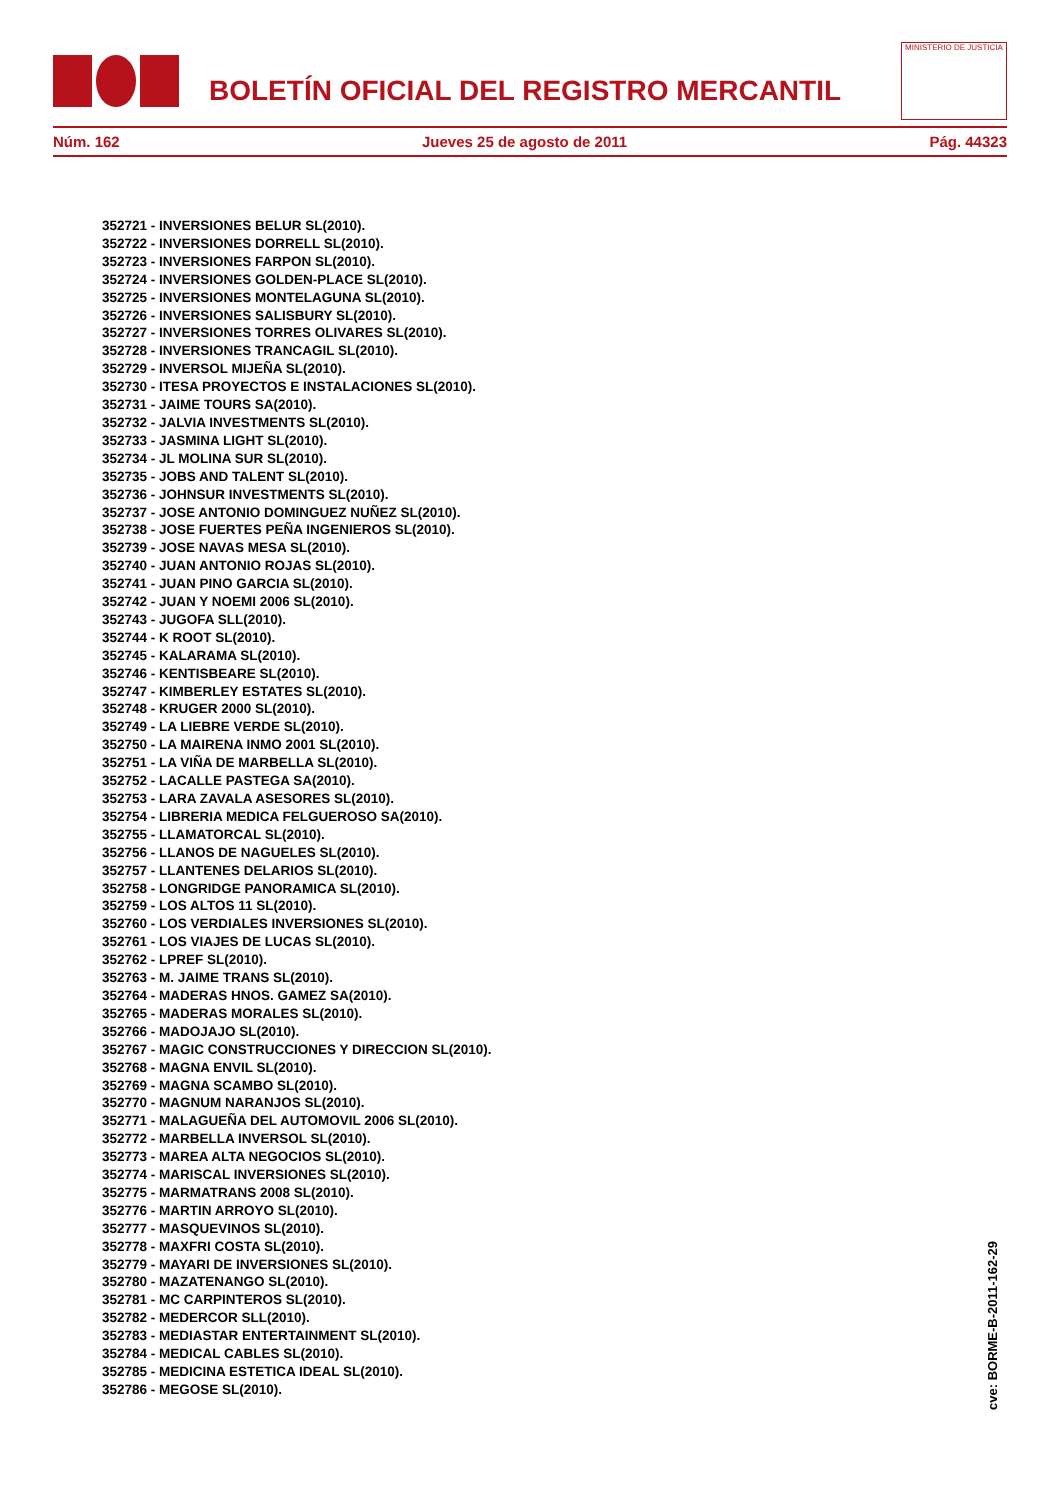BOLETÍN OFICIAL DEL REGISTRO MERCANTIL
MINISTERIO DE JUSTICIA
Núm. 162 Jueves 25 de agosto de 2011 Pág. 44323
352721 - INVERSIONES BELUR SL(2010).
352722 - INVERSIONES DORRELL SL(2010).
352723 - INVERSIONES FARPON SL(2010).
352724 - INVERSIONES GOLDEN-PLACE SL(2010).
352725 - INVERSIONES MONTELAGUNA SL(2010).
352726 - INVERSIONES SALISBURY SL(2010).
352727 - INVERSIONES TORRES OLIVARES SL(2010).
352728 - INVERSIONES TRANCAGIL SL(2010).
352729 - INVERSOL MIJEÑA SL(2010).
352730 - ITESA PROYECTOS E INSTALACIONES SL(2010).
352731 - JAIME TOURS SA(2010).
352732 - JALVIA INVESTMENTS SL(2010).
352733 - JASMINA LIGHT SL(2010).
352734 - JL MOLINA SUR SL(2010).
352735 - JOBS AND TALENT SL(2010).
352736 - JOHNSUR INVESTMENTS SL(2010).
352737 - JOSE ANTONIO DOMINGUEZ NUÑEZ SL(2010).
352738 - JOSE FUERTES PEÑA INGENIEROS SL(2010).
352739 - JOSE NAVAS MESA SL(2010).
352740 - JUAN ANTONIO ROJAS SL(2010).
352741 - JUAN PINO GARCIA SL(2010).
352742 - JUAN Y NOEMI 2006 SL(2010).
352743 - JUGOFA SLL(2010).
352744 - K ROOT SL(2010).
352745 - KALARAMA SL(2010).
352746 - KENTISBEARE SL(2010).
352747 - KIMBERLEY ESTATES SL(2010).
352748 - KRUGER 2000 SL(2010).
352749 - LA LIEBRE VERDE SL(2010).
352750 - LA MAIRENA INMO 2001 SL(2010).
352751 - LA VIÑA DE MARBELLA SL(2010).
352752 - LACALLE PASTEGA SA(2010).
352753 - LARA ZAVALA ASESORES SL(2010).
352754 - LIBRERIA MEDICA FELGUEROSO SA(2010).
352755 - LLAMATORCAL SL(2010).
352756 - LLANOS DE NAGUELES SL(2010).
352757 - LLANTENES DELARIOS SL(2010).
352758 - LONGRIDGE PANORAMICA SL(2010).
352759 - LOS ALTOS 11 SL(2010).
352760 - LOS VERDIALES INVERSIONES SL(2010).
352761 - LOS VIAJES DE LUCAS SL(2010).
352762 - LPREF SL(2010).
352763 - M. JAIME TRANS SL(2010).
352764 - MADERAS HNOS. GAMEZ SA(2010).
352765 - MADERAS MORALES SL(2010).
352766 - MADOJAJO SL(2010).
352767 - MAGIC CONSTRUCCIONES Y DIRECCION SL(2010).
352768 - MAGNA ENVIL SL(2010).
352769 - MAGNA SCAMBO SL(2010).
352770 - MAGNUM NARANJOS SL(2010).
352771 - MALAGUEÑA DEL AUTOMOVIL 2006 SL(2010).
352772 - MARBELLA INVERSOL SL(2010).
352773 - MAREA ALTA NEGOCIOS SL(2010).
352774 - MARISCAL INVERSIONES SL(2010).
352775 - MARMATRANS 2008 SL(2010).
352776 - MARTIN ARROYO SL(2010).
352777 - MASQUEVINOS SL(2010).
352778 - MAXFRI COSTA SL(2010).
352779 - MAYARI DE INVERSIONES SL(2010).
352780 - MAZATENANGO SL(2010).
352781 - MC CARPINTEROS SL(2010).
352782 - MEDERCOR SLL(2010).
352783 - MEDIASTAR ENTERTAINMENT SL(2010).
352784 - MEDICAL CABLES SL(2010).
352785 - MEDICINA ESTETICA IDEAL SL(2010).
352786 - MEGOSE SL(2010).
cve: BORME-B-2011-162-29